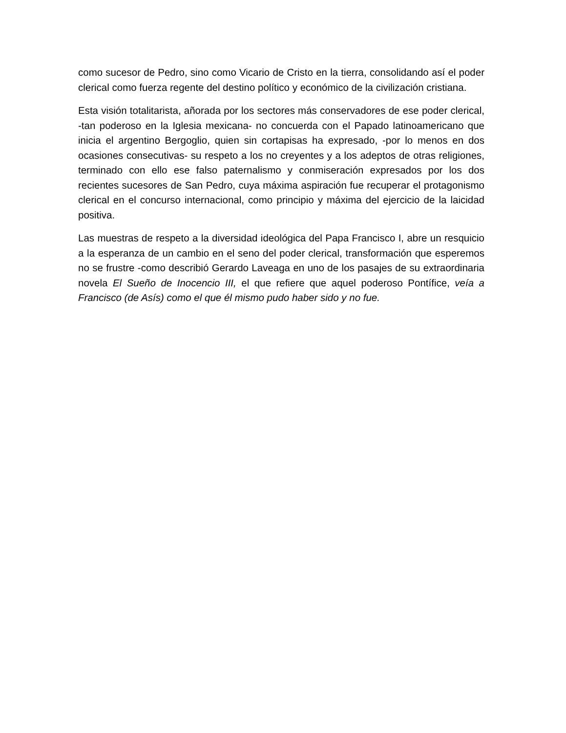como sucesor de Pedro, sino como Vicario de Cristo en la tierra, consolidando así el poder clerical como fuerza regente del destino político y económico de la civilización cristiana.
Esta visión totalitarista, añorada por los sectores más conservadores de ese poder clerical, -tan poderoso en la Iglesia mexicana- no concuerda con el Papado latinoamericano que inicia el argentino Bergoglio, quien sin cortapisas ha expresado, -por lo menos en dos ocasiones consecutivas- su respeto a los no creyentes y a los adeptos de otras religiones, terminado con ello ese falso paternalismo y conmiseración expresados por los dos recientes sucesores de San Pedro, cuya máxima aspiración fue recuperar el protagonismo clerical en el concurso internacional, como principio y máxima del ejercicio de la laicidad positiva.
Las muestras de respeto a la diversidad ideológica del Papa Francisco I, abre un resquicio a la esperanza de un cambio en el seno del poder clerical, transformación que esperemos no se frustre -como describió Gerardo Laveaga en uno de los pasajes de su extraordinaria novela El Sueño de Inocencio III, el que refiere que aquel poderoso Pontífice, veía a Francisco (de Asís) como el que él mismo pudo haber sido y no fue.